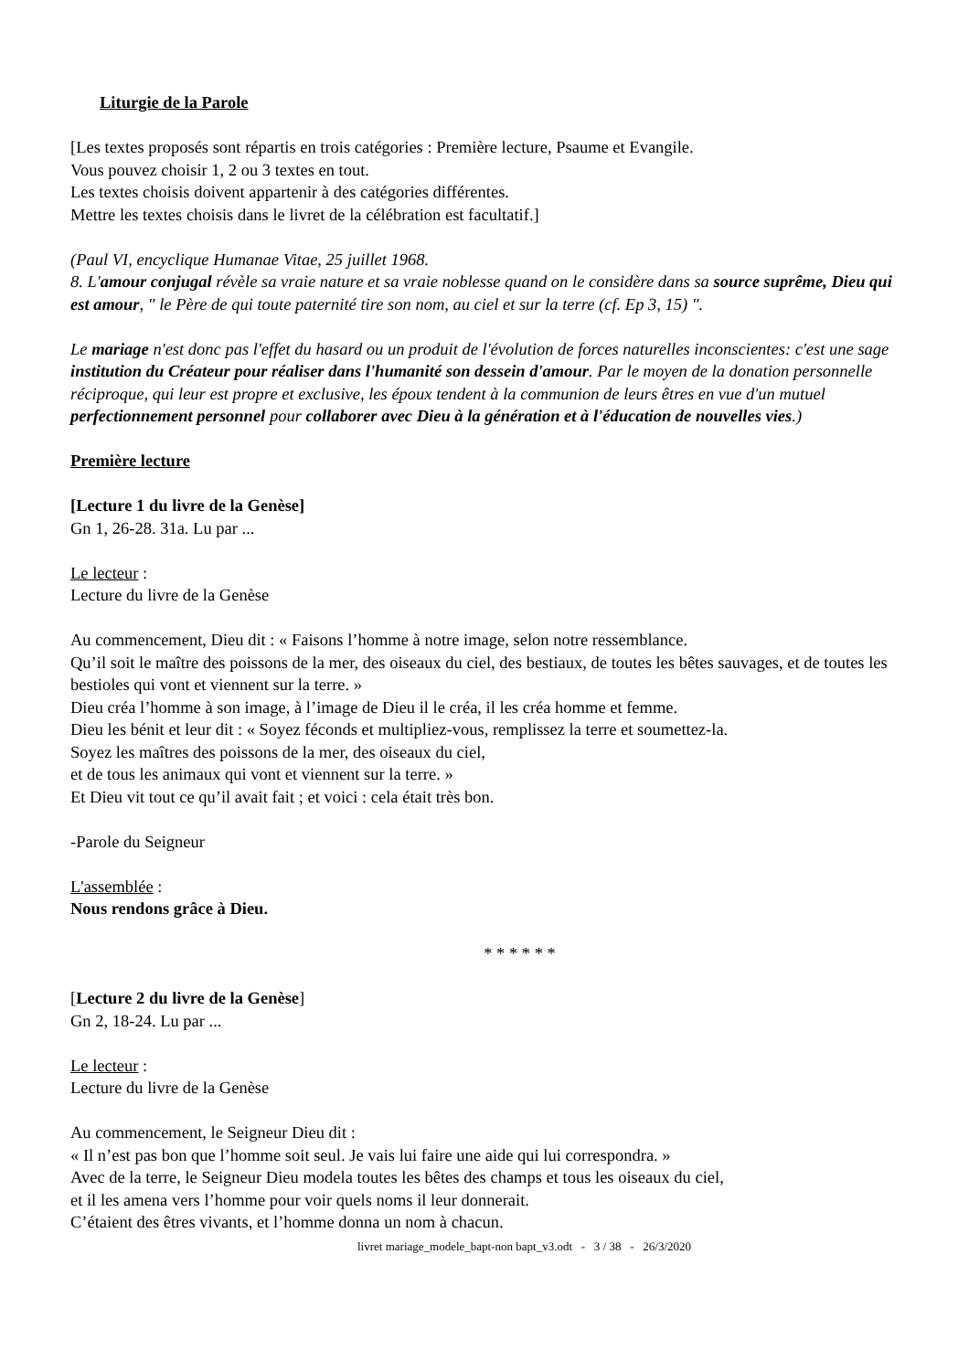Liturgie de la Parole
[Les textes proposés sont répartis en trois catégories : Première lecture, Psaume et Evangile.
Vous pouvez choisir 1, 2 ou 3 textes en tout.
Les textes choisis doivent appartenir à des catégories différentes.
Mettre les textes choisis dans le livret de la célébration est facultatif.]
(Paul VI, encyclique Humanae Vitae, 25 juillet 1968.
8. L'amour conjugal révèle sa vraie nature et sa vraie noblesse quand on le considère dans sa source suprême, Dieu qui est amour, " le Père de qui toute paternité tire son nom, au ciel et sur la terre (cf. Ep 3, 15) ".
Le mariage n'est donc pas l'effet du hasard ou un produit de l'évolution de forces naturelles inconscientes: c'est une sage institution du Créateur pour réaliser dans l'humanité son dessein d'amour. Par le moyen de la donation personnelle réciproque, qui leur est propre et exclusive, les époux tendent à la communion de leurs êtres en vue d'un mutuel perfectionnement personnel pour collaborer avec Dieu à la génération et à l'éducation de nouvelles vies.)
Première lecture
[Lecture 1 du livre de la Genèse]
Gn 1, 26-28. 31a. Lu par ...
Le lecteur :
Lecture du livre de la Genèse
Au commencement, Dieu dit : « Faisons l’homme à notre image, selon notre ressemblance.
Qu’il soit le maître des poissons de la mer, des oiseaux du ciel, des bestiaux, de toutes les bêtes sauvages, et de toutes les bestioles qui vont et viennent sur la terre. »
Dieu créa l’homme à son image, à l’image de Dieu il le créa, il les créa homme et femme.
Dieu les bénit et leur dit : « Soyez féconds et multipliez-vous, remplissez la terre et soumettez-la.
Soyez les maîtres des poissons de la mer, des oiseaux du ciel,
et de tous les animaux qui vont et viennent sur la terre. »
Et Dieu vit tout ce qu’il avait fait ; et voici : cela était très bon.
-Parole du Seigneur
L'assemblée :
Nous rendons grâce à Dieu.
* * * * * *
[Lecture 2 du livre de la Genèse]
Gn 2, 18-24. Lu par ...
Le lecteur :
Lecture du livre de la Genèse
Au commencement, le Seigneur Dieu dit :
« Il n’est pas bon que l’homme soit seul. Je vais lui faire une aide qui lui correspondra. »
Avec de la terre, le Seigneur Dieu modela toutes les bêtes des champs et tous les oiseaux du ciel,
et il les amena vers l’homme pour voir quels noms il leur donnerait.
C’étaient des êtres vivants, et l’homme donna un nom à chacun.
livret mariage_modele_bapt-non bapt_v3.odt - 3 / 38 - 26/3/2020